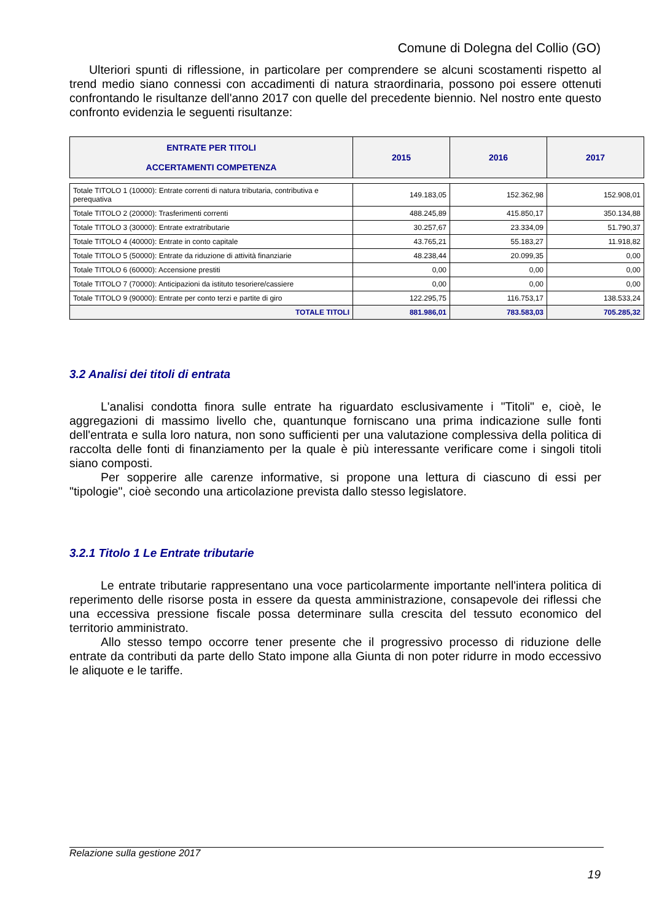Comune di Dolegna del Collio (GO)
Ulteriori spunti di riflessione, in particolare per comprendere se alcuni scostamenti rispetto al trend medio siano connessi con accadimenti di natura straordinaria, possono poi essere ottenuti confrontando le risultanze dell'anno 2017 con quelle del precedente biennio. Nel nostro ente questo confronto evidenzia le seguenti risultanze:
| ENTRATE PER TITOLI ACCERTAMENTI COMPETENZA | 2015 | 2016 | 2017 |
| --- | --- | --- | --- |
| Totale TITOLO 1 (10000): Entrate correnti di natura tributaria, contributiva e perequativa | 149.183,05 | 152.362,98 | 152.908,01 |
| Totale TITOLO 2 (20000): Trasferimenti correnti | 488.245,89 | 415.850,17 | 350.134,88 |
| Totale TITOLO 3 (30000): Entrate extratributarie | 30.257,67 | 23.334,09 | 51.790,37 |
| Totale TITOLO 4 (40000): Entrate in conto capitale | 43.765,21 | 55.183,27 | 11.918,82 |
| Totale TITOLO 5 (50000): Entrate da riduzione di attività finanziarie | 48.238,44 | 20.099,35 | 0,00 |
| Totale TITOLO 6 (60000): Accensione prestiti | 0,00 | 0,00 | 0,00 |
| Totale TITOLO 7 (70000): Anticipazioni da istituto tesoriere/cassiere | 0,00 | 0,00 | 0,00 |
| Totale TITOLO 9 (90000): Entrate per conto terzi e partite di giro | 122.295,75 | 116.753,17 | 138.533,24 |
| TOTALE TITOLI | 881.986,01 | 783.583,03 | 705.285,32 |
3.2 Analisi dei titoli di entrata
L'analisi condotta finora sulle entrate ha riguardato esclusivamente i "Titoli" e, cioè, le aggregazioni di massimo livello che, quantunque forniscano una prima indicazione sulle fonti dell'entrata e sulla loro natura, non sono sufficienti per una valutazione complessiva della politica di raccolta delle fonti di finanziamento per la quale è più interessante verificare come i singoli titoli siano composti.
Per sopperire alle carenze informative, si propone una lettura di ciascuno di essi per "tipologie", cioè secondo una articolazione prevista dallo stesso legislatore.
3.2.1 Titolo 1 Le Entrate tributarie
Le entrate tributarie rappresentano una voce particolarmente importante nell'intera politica di reperimento delle risorse posta in essere da questa amministrazione, consapevole dei riflessi che una eccessiva pressione fiscale possa determinare sulla crescita del tessuto economico del territorio amministrato.
Allo stesso tempo occorre tener presente che il progressivo processo di riduzione delle entrate da contributi da parte dello Stato impone alla Giunta di non poter ridurre in modo eccessivo le aliquote e le tariffe.
Relazione sulla gestione 2017
19